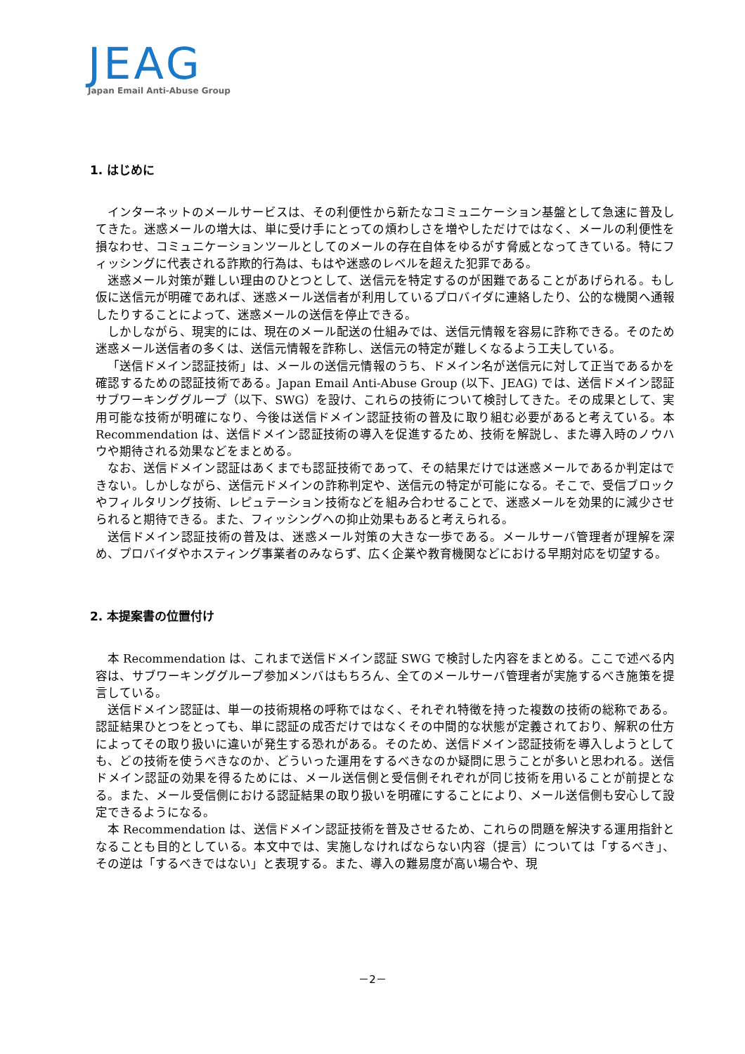JEAG
Japan Email Anti-Abuse Group
1. はじめに
インターネットのメールサービスは、その利便性から新たなコミュニケーション基盤として急速に普及してきた。迷惑メールの増大は、単に受け手にとっての煩わしさを増やしただけではなく、メールの利便性を損なわせ、コミュニケーションツールとしてのメールの存在自体をゆるがす脅威となってきている。特にフィッシングに代表される詐欺的行為は、もはや迷惑のレベルを超えた犯罪である。
迷惑メール対策が難しい理由のひとつとして、送信元を特定するのが困難であることがあげられる。もし仮に送信元が明確であれば、迷惑メール送信者が利用しているプロバイダに連絡したり、公的な機関へ通報したりすることによって、迷惑メールの送信を停止できる。
しかしながら、現実的には、現在のメール配送の仕組みでは、送信元情報を容易に詐称できる。そのため迷惑メール送信者の多くは、送信元情報を詐称し、送信元の特定が難しくなるよう工夫している。
「送信ドメイン認証技術」は、メールの送信元情報のうち、ドメイン名が送信元に対して正当であるかを確認するための認証技術である。Japan Email Anti-Abuse Group (以下、JEAG) では、送信ドメイン認証サブワーキンググループ（以下、SWG）を設け、これらの技術について検討してきた。その成果として、実用可能な技術が明確になり、今後は送信ドメイン認証技術の普及に取り組む必要があると考えている。本 Recommendation は、送信ドメイン認証技術の導入を促進するため、技術を解説し、また導入時のノウハウや期待される効果などをまとめる。
なお、送信ドメイン認証はあくまでも認証技術であって、その結果だけでは迷惑メールであるか判定はできない。しかしながら、送信元ドメインの詐称判定や、送信元の特定が可能になる。そこで、受信ブロックやフィルタリング技術、レピュテーション技術などを組み合わせることで、迷惑メールを効果的に減少させられると期待できる。また、フィッシングへの抑止効果もあると考えられる。
送信ドメイン認証技術の普及は、迷惑メール対策の大きな一歩である。メールサーバ管理者が理解を深め、プロバイダやホスティング事業者のみならず、広く企業や教育機関などにおける早期対応を切望する。
2. 本提案書の位置付け
本 Recommendation は、これまで送信ドメイン認証 SWG で検討した内容をまとめる。ここで述べる内容は、サブワーキンググループ参加メンバはもちろん、全てのメールサーバ管理者が実施するべき施策を提言している。
送信ドメイン認証は、単一の技術規格の呼称ではなく、それぞれ特徴を持った複数の技術の総称である。認証結果ひとつをとっても、単に認証の成否だけではなくその中間的な状態が定義されており、解釈の仕方によってその取り扱いに違いが発生する恐れがある。そのため、送信ドメイン認証技術を導入しようとしても、どの技術を使うべきなのか、どういった運用をするべきなのか疑問に思うことが多いと思われる。送信ドメイン認証の効果を得るためには、メール送信側と受信側それぞれが同じ技術を用いることが前提となる。また、メール受信側における認証結果の取り扱いを明確にすることにより、メール送信側も安心して設定できるようになる。
本 Recommendation は、送信ドメイン認証技術を普及させるため、これらの問題を解決する運用指針となることも目的としている。本文中では、実施しなければならない内容（提言）については「するべき」、その逆は「するべきではない」と表現する。また、導入の難易度が高い場合や、現
－2－